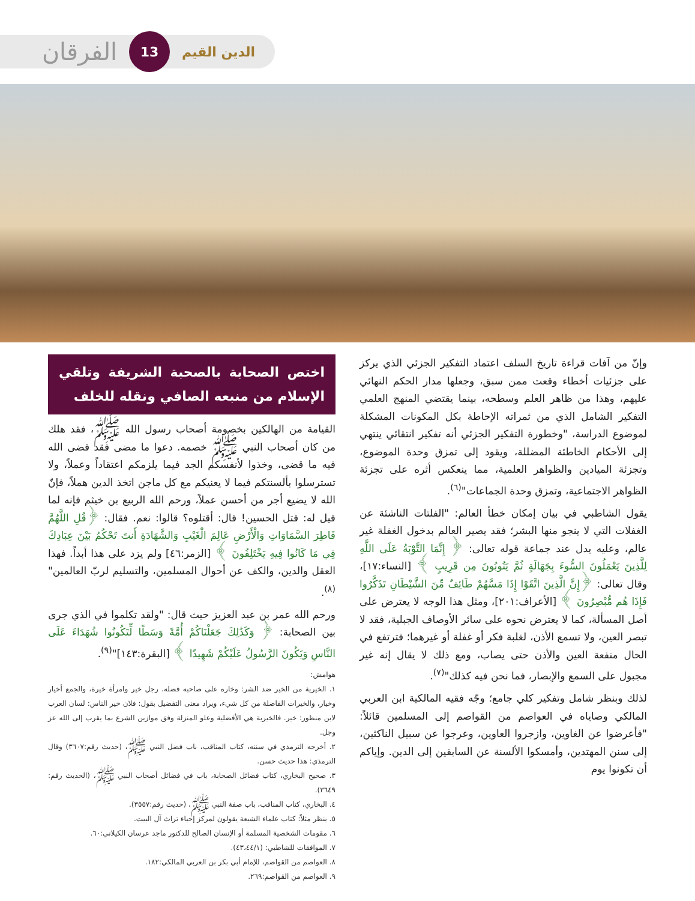الفرقان 13 الدين القيم
وإنّ من آفات قراءة تاريخ السلف اعتماد التفكير الجزئي الذي يركز على جزئيات أخطاء وقعت ممن سبق، وجعلها مدار الحكم النهائي عليهم، وهذا من ظاهر العلم وسطحه، بينما يقتضي المنهج العلمي التفكير الشامل الذي من ثمراته الإحاطة بكل المكونات المشكلة لموضوع الدراسة، "وخطورة التفكير الجزئي أنه تفكير انتقائي ينتهي إلى الأحكام الخاطئة المضللة، ويقود إلى تمزق وحدة الموضوع، وتجزئة الميادين والظواهر العلمية، مما ينعكس أثره على تجزئة الظواهر الاجتماعية، وتمزق وحدة الجماعات"<sup>(٦)</sup>.
يقول الشاطبي في بيان إمكان خطأ العالم: "الفلتات الناشئة عن الغفلات التي لا ينجو منها البشر؛ فقد يصير العالم بدخول الغفلة غير عالم، وعليه يدل عند جماعة قوله تعالى: ﴿ إِنَّمَا التَّوْبَةُ عَلَى اللَّهِ لِلَّذِينَ يَعْمَلُونَ السُّوءَ بِجَهَالَةٍ ثُمَّ يَتُوبُونَ مِن قَرِيبٍ ﴾ [النساء:١٧]، وقال تعالى: ﴿إِنَّ الَّذِينَ اتَّقَوْا إِذَا مَسَّهُمْ طَائِفٌ مِّنَ الشَّيْطَانِ تَذَكَّرُوا فَإِذَا هُم مُّبْصِرُونَ ﴾ [الأعراف:٢٠١]، ومثل هذا الوجه لا يعترض على أصل المسألة، كما لا يعترض نحوه على سائر الأوصاف الجبلية، فقد لا تبصر العين، ولا تسمع الأذن، لغلبة فكر أو غفلة أو غيرهما؛ فترتفع في الحال منفعة العين والأذن حتى يصاب، ومع ذلك لا يقال إنه غير مجبول على السمع والإبصار، فما نحن فيه كذلك"<sup>(٧)</sup>.
لذلك وبنظر شامل وتفكير كلي جامع؛ وجّه فقيه المالكية ابن العربي المالكي وصاياه في العواصم من القواصم إلى المسلمين قائلاً: "فأعرضوا عن الغاوين، وازجروا العاوين، وعرجوا عن سبيل الناكثين، إلى سنن المهتدين، وأمسكوا الألسنة عن السابقين إلى الدين. وإياكم أن تكونوا يوم
اختص الصحابة بالصحبة الشريفة وتلقي الإسلام من منبعه الصافي ونقله للخلف
القيامة من الهالكين بخصومة أصحاب رسول الله ﷺ، فقد هلك من كان أصحاب النبي ﷺ خصمه. دعوا ما مضى فقد قضى الله فيه ما قضى، وخذوا لأنفسكم الجد فيما يلزمكم اعتقاداً وعملاً، ولا تسترسلوا بألسنتكم فيما لا يعنيكم مع كل ماجن اتخذ الدين هملاً، فإنّ الله لا يضيع أجر من أحسن عملاً، ورحم الله الربيع بن خيثم فإنه لما قيل له: قتل الحسين! قال: أقتلوه؟ قالوا: نعم. فقال: ﴿قُلِ اللَّهُمَّ فَاطِرَ السَّمَاوَاتِ وَالْأَرْضِ عَالِمَ الْغَيْبِ وَالشَّهَادَةِ أَنتَ تَحْكُمُ بَيْنَ عِبَادِكَ فِي مَا كَانُوا فِيهِ يَخْتَلِفُونَ ﴾ [الزمر:٤٦] ولم يزد على هذا أبداً. فهذا العقل والدين، والكف عن أحوال المسلمين، والتسليم لربّ العالمين"<sup>(٨)</sup>.
ورحم الله عمر بن عبد العزيز حيث قال: "ولقد تكلموا في الذي جرى بين الصحابة: ﴿ وَكَذَٰلِكَ جَعَلْنَاكُمْ أُمَّةً وَسَطًا لِّتَكُونُوا شُهَدَاءَ عَلَى النَّاسِ وَيَكُونَ الرَّسُولُ عَلَيْكُمْ شَهِيدًا ﴾ [البقرة:١٤٣]"<sup>(٩)</sup>.
هوامش:
١. الخيرية من الخير ضد الشر: وخاره على صاحبه فضله. رجل خير وامرأة خيرة، والجمع أخيار وخيار، والخيرات الفاضلة من كل شيء، ويراد معنى التفضيل بقول: فلان خير الناس: لسان العرب لابن منظور: خير. فالخيرية هي الأفضلية وعلو المنزلة وفق موازين الشرع بما يقرب إلى الله عز وجل.
٢. أخرجه الترمذي في سننه، كتاب المناقب، باب فضل النبي ﷺ، (حديث رقم:٣٦٠٧) وقال الترمذي: هذا حديث حسن.
٣. صحيح البخاري، كتاب فضائل الصحابة، باب في فضائل أصحاب النبي ﷺ، (الحديث رقم: ٣٦٤٩).
٤. البخاري، كتاب المناقب، باب صفة النبي ﷺ، (حديث رقم:٣٥٥٧).
٥. ينظر مثلاً: كتاب علماء الشيعة يقولون لمركز إحياء تراث آل البيت.
٦. مقومات الشخصية المسلمة أو الإنسان الصالح للدكتور ماجد عرسان الكيلاني:٦٠.
٧. الموافقات للشاطبي: (٤٣،٤٤/١).
٨. العواصم من القواصم، للإمام أبي بكر بن العربي المالكي:١٨٢.
٩. العواصم من القواصم:٢٦٩.